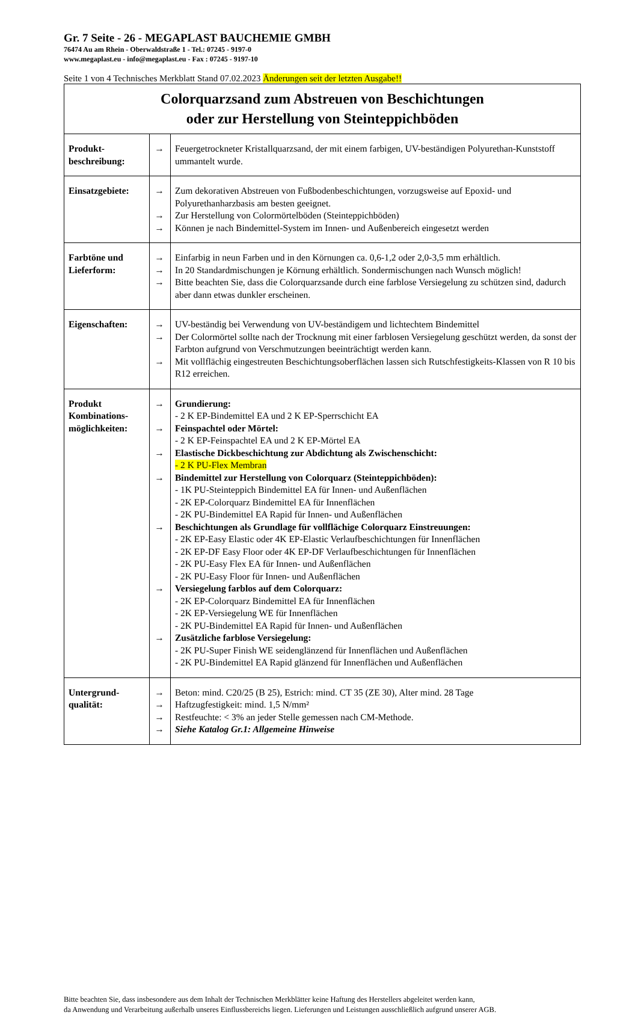Gr. 7 Seite - 26 - MEGAPLAST BAUCHEMIE GMBH
76474 Au am Rhein - Oberwaldstraße 1 - Tel.: 07245 - 9197-0
www.megaplast.eu - info@megaplast.eu - Fax : 07245 - 9197-10
Seite 1 von 4 Technisches Merkblatt Stand 07.02.2023 Änderungen seit der letzten Ausgabe!!
| Colorquarzsand zum Abstreuen von Beschichtungen oder zur Herstellung von Steinteppichböden | | |
| Produkt- beschreibung: | → | Feuergetrockneter Kristallquarzsand, der mit einem farbigen, UV-beständigen Polyurethan-Kunststoff ummantelt wurde. |
| Einsatzgebiete: | → → → | Zum dekorativen Abstreuen von Fußbodenbeschichtungen, vorzugsweise auf Epoxid- und Polyurethanharzbasis am besten geeignet. Zur Herstellung von Colormörtelböden (Steinteppichböden) Können je nach Bindemittel-System im Innen- und Außenbereich eingesetzt werden |
| Farbtöne und Lieferform: | → → → | Einfarbig in neun Farben und in den Körnungen ca. 0,6-1,2 oder 2,0-3,5 mm erhältlich. In 20 Standardmischungen je Körnung erhältlich. Sondermischungen nach Wunsch möglich! Bitte beachten Sie, dass die Colorquarzsande durch eine farblose Versiegelung zu schützen sind, dadurch aber dann etwas dunkler erscheinen. |
| Eigenschaften: | → → → | UV-beständig bei Verwendung von UV-beständigem und lichtechtem Bindemittel Der Colormörtel sollte nach der Trocknung mit einer farblosen Versiegelung geschützt werden, da sonst der Farbton aufgrund von Verschmutzungen beeinträchtigt werden kann. Mit vollflächig eingestreuten Beschichtungsoberflächen lassen sich Rutschfestigkeits-Klassen von R 10 bis R12 erreichen. |
| Produkt Kombinations-möglichkeiten: | → → → → → → → | Grundierung: - 2 K EP-Bindemittel EA und 2 K EP-Sperrschicht EA Feinspachtel oder Mörtel: - 2 K EP-Feinspachtel EA und 2 K EP-Mörtel EA Elastische Dickbeschichtung zur Abdichtung als Zwischenschicht: - 2 K PU-Flex Membran Bindemittel zur Herstellung von Colorquarz (Steinteppichböden): - 1K PU-Steinteppich Bindemittel EA für Innen- und Außenflächen - 2K EP-Colorquarz Bindemittel EA für Innenflächen - 2K PU-Bindemittel EA Rapid für Innen- und Außenflächen Beschichtungen als Grundlage für vollflächige Colorquarz Einstreuungen: - 2K EP-Easy Elastic oder 4K EP-Elastic Verlaufbeschichtungen für Innenflächen - 2K EP-DF Easy Floor oder 4K EP-DF Verlaufbeschichtungen für Innenflächen - 2K PU-Easy Flex EA für Innen- und Außenflächen - 2K PU-Easy Floor für Innen- und Außenflächen Versiegelung farblos auf dem Colorquarz: - 2K EP-Colorquarz Bindemittel EA für Innenflächen - 2K EP-Versiegelung WE für Innenflächen - 2K PU-Bindemittel EA Rapid für Innen- und Außenflächen Zusätzliche farblose Versiegelung: - 2K PU-Super Finish WE seidenglänzend für Innenflächen und Außenflächen - 2K PU-Bindemittel EA Rapid glänzend für Innenflächen und Außenflächen |
| Untergrund- qualität: | → → → → | Beton: mind. C20/25 (B 25), Estrich: mind. CT 35 (ZE 30), Alter mind. 28 Tage Haftzugfestigkeit: mind. 1,5 N/mm² Restfeuchte: < 3% an jeder Stelle gemessen nach CM-Methode. Siehe Katalog Gr.1: Allgemeine Hinweise |
Bitte beachten Sie, dass insbesondere aus dem Inhalt der Technischen Merkblätter keine Haftung des Herstellers abgeleitet werden kann,
da Anwendung und Verarbeitung außerhalb unseres Einflussbereichs liegen. Lieferungen und Leistungen ausschließlich aufgrund unserer AGB.